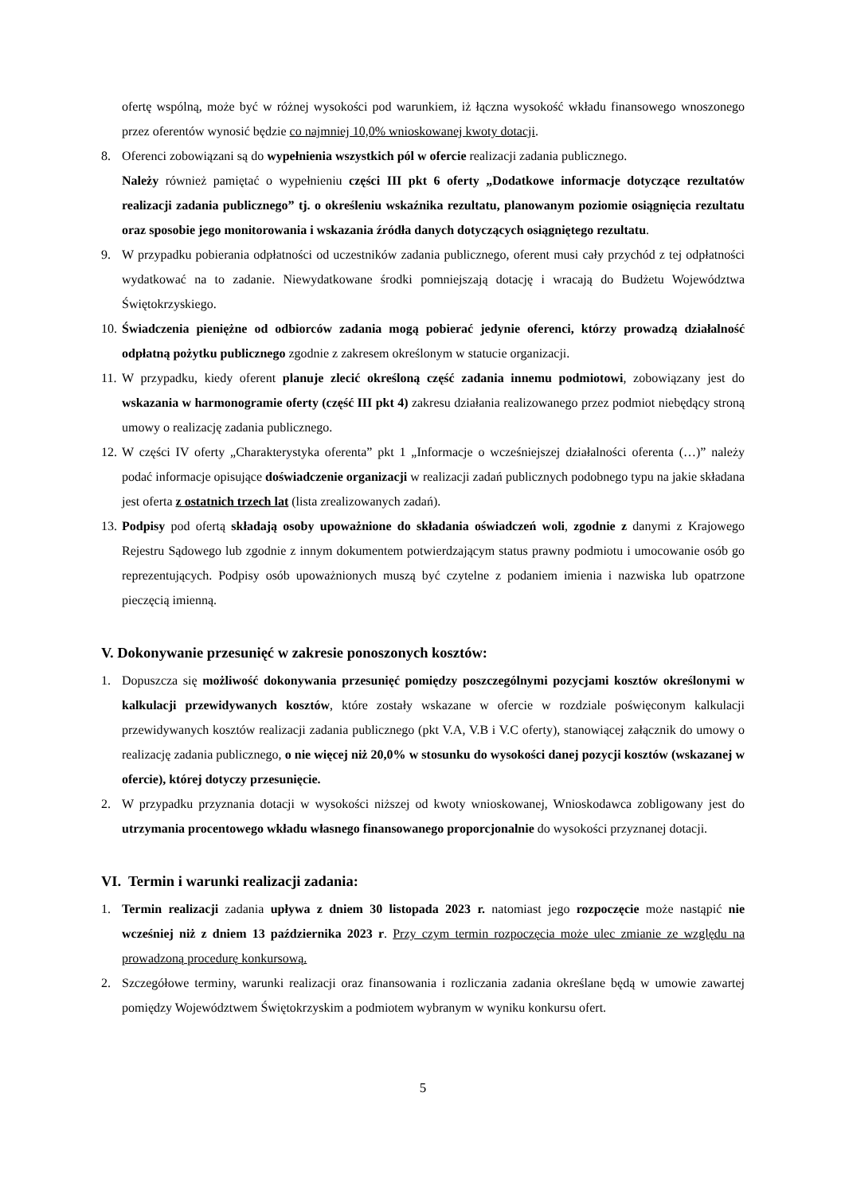ofertę wspólną, może być w różnej wysokości pod warunkiem, iż łączna wysokość wkładu finansowego wnoszonego przez oferentów wynosić będzie co najmniej 10,0% wnioskowanej kwoty dotacji.
8. Oferenci zobowiązani są do wypełnienia wszystkich pól w ofercie realizacji zadania publicznego.
Należy również pamiętać o wypełnieniu części III pkt 6 oferty „Dodatkowe informacje dotyczące rezultatów realizacji zadania publicznego” tj. o określeniu wskaźnika rezultatu, planowanym poziomie osiągnięcia rezultatu oraz sposobie jego monitorowania i wskazania źródła danych dotyczących osiągniętego rezultatu.
9. W przypadku pobierania odpłatności od uczestników zadania publicznego, oferent musi cały przychód z tej odpłatności wydatkować na to zadanie. Niewydatkowane środki pomniejszają dotację i wracają do Budżetu Województwa Świętokrzyskiego.
10.
Świadczenia pieniężne od odbiorców zadania mogą pobierać jedynie oferenci, którzy prowadzą działalność odpłatną pożytku publicznego zgodnie z zakresem określonym w statucie organizacji.
11.
W przypadku, kiedy oferent planuje zlecić określoną część zadania innemu podmiotowi, zobowiązany jest do wskazania w harmonogramie oferty (część III pkt 4) zakresu działania realizowanego przez podmiot niebędący stroną umowy o realizację zadania publicznego.
12.
W części IV oferty „Charakterystyka oferenta” pkt 1 „Informacje o wcześniejszej działalności oferenta (…)” należy podać informacje opisujące doświadczenie organizacji w realizacji zadań publicznych podobnego typu na jakie składana jest oferta z ostatnich trzech lat (lista zrealizowanych zadań).
13.
Podpisy pod ofertą składają osoby upoważnione do składania oświadczeń woli, zgodnie z danymi z Krajowego Rejestru Sądowego lub zgodnie z innym dokumentem potwierdzającym status prawny podmiotu i umocowanie osób go reprezentujących. Podpisy osób upoważnionych muszą być czytelne z podaniem imienia i nazwiska lub opatrzone pieczęcią imienną.
V. Dokonywanie przesunięć w zakresie ponoszonych kosztów:
1. Dopuszcza się możliwość dokonywania przesunięć pomiędzy poszczególnymi pozycjami kosztów określonymi w kalkulacji przewidywanych kosztów, które zostały wskazane w ofercie w rozdziale poświęconym kalkulacji przewidywanych kosztów realizacji zadania publicznego (pkt V.A, V.B i V.C oferty), stanowiącej załącznik do umowy o realizację zadania publicznego, o nie więcej niż 20,0% w stosunku do wysokości danej pozycji kosztów (wskazanej w ofercie), której dotyczy przesunięcie.
2. W przypadku przyznania dotacji w wysokości niższej od kwoty wnioskowanej, Wnioskodawca zobligowany jest do utrzymania procentowego wkładu własnego finansowanego proporcjonalnie do wysokości przyznanej dotacji.
VI. Termin i warunki realizacji zadania:
1. Termin realizacji zadania upływa z dniem 30 listopada 2023 r. natomiast jego rozpoczęcie może nastąpić nie wcześniej niż z dniem 13 października 2023 r. Przy czym termin rozpoczęcia może ulec zmianie ze względu na prowadzoną procedurę konkursową.
2. Szczegółowe terminy, warunki realizacji oraz finansowania i rozliczania zadania określane będą w umowie zawartej pomiędzy Województwem Świętokrzyskim a podmiotem wybranym w wyniku konkursu ofert.
5